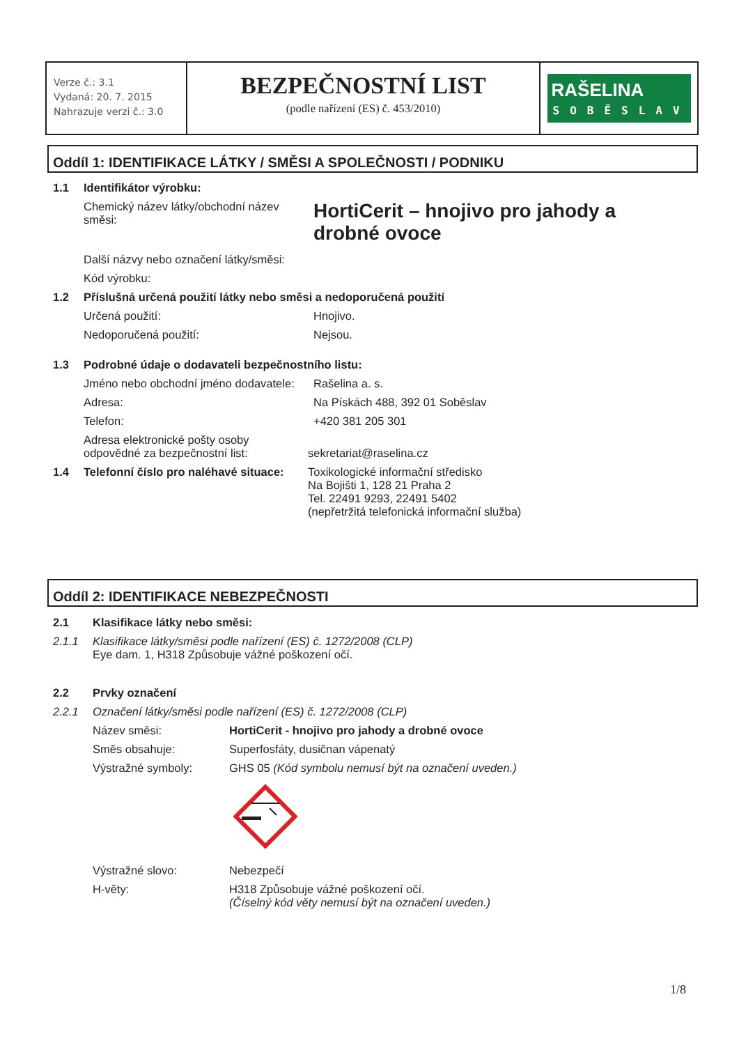Verze č.: 3.1
Vydaná: 20. 7. 2015
Nahrazuje verzi č.: 3.0
BEZPEČNOSTNÍ LIST
(podle nařízení (ES) č. 453/2010)
RAŠELINA
SOBĚSLAV
Oddíl 1: IDENTIFIKACE LÁTKY / SMĚSI A SPOLEČNOSTI / PODNIKU
1.1 Identifikátor výrobku:
Chemický název látky/obchodní název směsi: HortiCerit – hnojivo pro jahody a drobné ovoce
Další názvy nebo označení látky/směsi:
Kód výrobku:
1.2 Příslušná určená použití látky nebo směsi a nedoporučená použití
Určená použití: Hnojivo.
Nedoporučená použití: Nejsou.
1.3 Podrobné údaje o dodavateli bezpečnostního listu:
Jméno nebo obchodní jméno dodavatele: Rašelina a. s.
Adresa: Na Pískách 488, 392 01 Soběslav
Telefon: +420 381 205 301
Adresa elektronické pošty osoby odpovědné za bezpečnostní list: sekretariat@raselina.cz
1.4 Telefonní číslo pro naléhavé situace: Toxikologické informační středisko
Na Bojišti 1, 128 21 Praha 2
Tel. 22491 9293, 22491 5402
(nepřetržitá telefonická informační služba)
Oddíl 2: IDENTIFIKACE NEBEZPEČNOSTI
2.1 Klasifikace látky nebo směsi:
2.1.1 Klasifikace látky/směsi podle nařízení (ES) č. 1272/2008 (CLP)
Eye dam. 1, H318 Způsobuje vážné poškození očí.
2.2 Prvky označení
2.2.1 Označení látky/směsi podle nařízení (ES) č. 1272/2008 (CLP)
Název směsi: HortiCerit - hnojivo pro jahody a drobné ovoce
Směs obsahuje: Superfosfáty, dusičnan vápenatý
Výstražné symboly: GHS 05 (Kód symbolu nemusí být na označení uveden.)
Výstražné slovo: Nebezpečí
H-věty: H318 Způsobuje vážné poškození očí.
(Číselný kód věty nemusí být na označení uveden.)
1/8